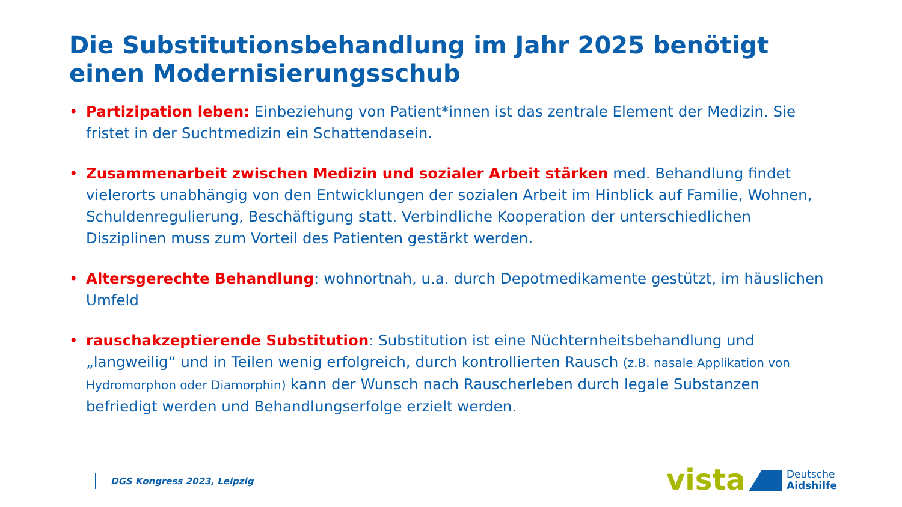Die Substitutionsbehandlung im Jahr 2025 benötigt einen Modernisierungsschub
• Partizipation leben: Einbeziehung von Patient*innen ist das zentrale Element der Medizin. Sie fristet in der Suchtmedizin ein Schattendasein.
• Zusammenarbeit zwischen Medizin und sozialer Arbeit stärken med. Behandlung findet vielerorts unabhängig von den Entwicklungen der sozialen Arbeit im Hinblick auf Familie, Wohnen, Schuldenregulierung, Beschäftigung statt. Verbindliche Kooperation der unterschiedlichen Disziplinen muss zum Vorteil des Patienten gestärkt werden.
• Altersgerechte Behandlung: wohnortnah, u.a. durch Depotmedikamente gestützt, im häuslichen Umfeld
• rauschakzeptierende Substitution: Substitution ist eine Nüchternheitsbehandlung und „langweilig“ und in Teilen wenig erfolgreich, durch kontrollierten Rausch (z.B. nasale Applikation von Hydromorphon oder Diamorphin) kann der Wunsch nach Rauscherleben durch legale Substanzen befriedigt werden und Behandlungserfolge erzielt werden.
DGS Kongress 2023, Leipzig vista
Deutsche
Aidshilfe